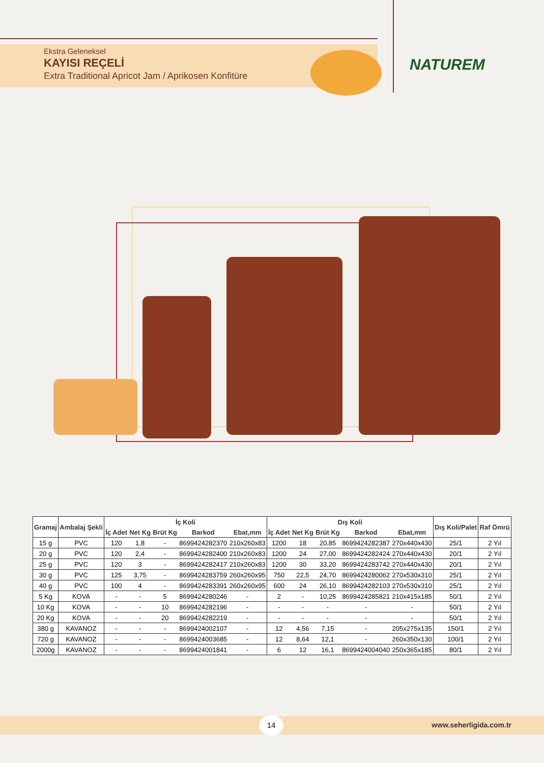Ekstra Geleneksel
KAYISI REÇELİ
Extra Traditional Apricot Jam / Aprikosen Konfitüre
NATUREM
| Gramaj | Ambalaj Şekli | İç Koli | | | | | Dış Koli | | | | | Dış Koli/Palet | Raf Ömrü |
| --- | --- | --- | --- | --- | --- | --- | --- | --- | --- | --- | --- | --- | --- |
| | | İç Adet | Net Kg | Brüt Kg | Barkod | Ebat,mm | İç Adet | Net Kg | Brüt Kg | Barkod | Ebat,mm | | |
| 15 g | PVC | 120 | 1,8 | - | 8699424282370 | 210x260x83 | 1200 | 18 | 20,85 | 8699424282387 | 270x440x430 | 25/1 | 2 Yıl |
| 20 g | PVC | 120 | 2,4 | - | 8699424282400 | 210x260x83 | 1200 | 24 | 27,00 | 8699424282424 | 270x440x430 | 20/1 | 2 Yıl |
| 25 g | PVC | 120 | 3 | - | 8699424282417 | 210x260x83 | 1200 | 30 | 33,20 | 8699424283742 | 270x440x430 | 20/1 | 2 Yıl |
| 30 g | PVC | 125 | 3,75 | - | 8699424283759 | 260x260x95 | 750 | 22,5 | 24,70 | 8699424280062 | 270x530x310 | 25/1 | 2 Yıl |
| 40 g | PVC | 100 | 4 | - | 8699424283391 | 260x260x95 | 600 | 24 | 26,10 | 8699424282103 | 270x530x310 | 25/1 | 2 Yıl |
| 5 Kg | KOVA | - | - | 5 | 8699424280246 | - | 2 | - | 10,25 | 8699424285821 | 210x415x185 | 50/1 | 2 Yıl |
| 10 Kg | KOVA | - | - | 10 | 8699424282196 | - | - | - | - | - | - | 50/1 | 2 Yıl |
| 20 Kg | KOVA | - | - | 20 | 8699424282219 | - | - | - | - | - | - | 50/1 | 2 Yıl |
| 380 g | KAVANOZ | - | - | - | 8699424002107 | - | 12 | 4,56 | 7,15 | - | 205x275x135 | 150/1 | 2 Yıl |
| 720 g | KAVANOZ | - | - | - | 8699424003685 | - | 12 | 8,64 | 12,1 | - | 260x350x130 | 100/1 | 2 Yıl |
| 2000g | KAVANOZ | - | - | - | 8699424001841 | - | 6 | 12 | 16,1 | 8699424004040 | 250x365x185 | 80/1 | 2 Yıl |
14
www.seherligida.com.tr